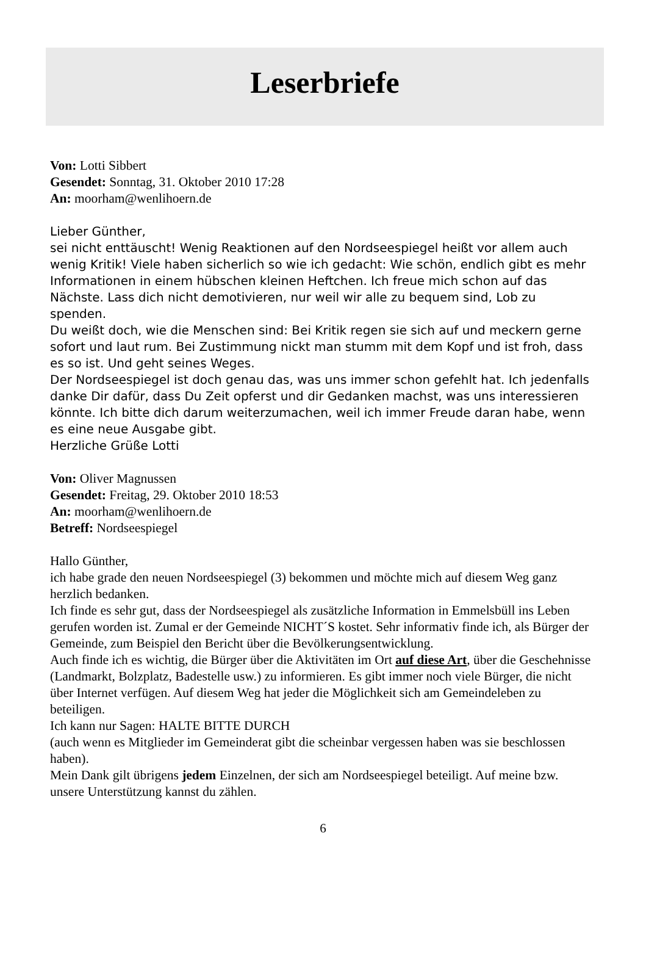Leserbriefe
Von: Lotti Sibbert
Gesendet: Sonntag, 31. Oktober 2010 17:28
An: moorham@wenlihoern.de
Lieber Günther,
sei nicht enttäuscht! Wenig Reaktionen auf den Nordseespiegel heißt vor allem auch wenig Kritik! Viele haben sicherlich so wie ich gedacht: Wie schön, endlich gibt es mehr Informationen in einem hübschen kleinen Heftchen. Ich freue mich schon auf das Nächste. Lass dich nicht demotivieren, nur weil wir alle zu bequem sind, Lob zu spenden.
Du weißt doch, wie die Menschen sind: Bei Kritik regen sie sich auf und meckern gerne sofort und laut rum. Bei Zustimmung nickt man stumm mit dem Kopf und ist froh, dass es so ist. Und geht seines Weges.
Der Nordseespiegel ist doch genau das, was uns immer schon gefehlt hat. Ich jedenfalls danke Dir dafür, dass Du Zeit opferst und dir Gedanken machst, was uns interessieren könnte. Ich bitte dich darum weiterzumachen, weil ich immer Freude daran habe, wenn es eine neue Ausgabe gibt.
Herzliche Grüße Lotti
Von: Oliver Magnussen
Gesendet: Freitag, 29. Oktober 2010 18:53
An: moorham@wenlihoern.de
Betreff: Nordseespiegel
Hallo Günther,
ich habe grade den neuen Nordseespiegel (3) bekommen und möchte mich auf diesem Weg ganz herzlich bedanken.
Ich finde es sehr gut, dass der Nordseespiegel als zusätzliche Information in Emmelsbüll ins Leben gerufen worden ist. Zumal er der Gemeinde NICHT´S kostet. Sehr informativ finde ich, als Bürger der Gemeinde, zum Beispiel den Bericht über die Bevölkerungsentwicklung.
Auch finde ich es wichtig, die Bürger über die Aktivitäten im Ort auf diese Art, über die Geschehnisse (Landmarkt, Bolzplatz, Badestelle usw.) zu informieren. Es gibt immer noch viele Bürger, die nicht über Internet verfügen. Auf diesem Weg hat jeder die Möglichkeit sich am Gemeindeleben zu beteiligen.
Ich kann nur Sagen: HALTE BITTE DURCH
(auch wenn es Mitglieder im Gemeinderat gibt die scheinbar vergessen haben was sie beschlossen haben).
Mein Dank gilt übrigens jedem Einzelnen, der sich am Nordseespiegel beteiligt. Auf meine bzw. unsere Unterstützung kannst du zählen.
6